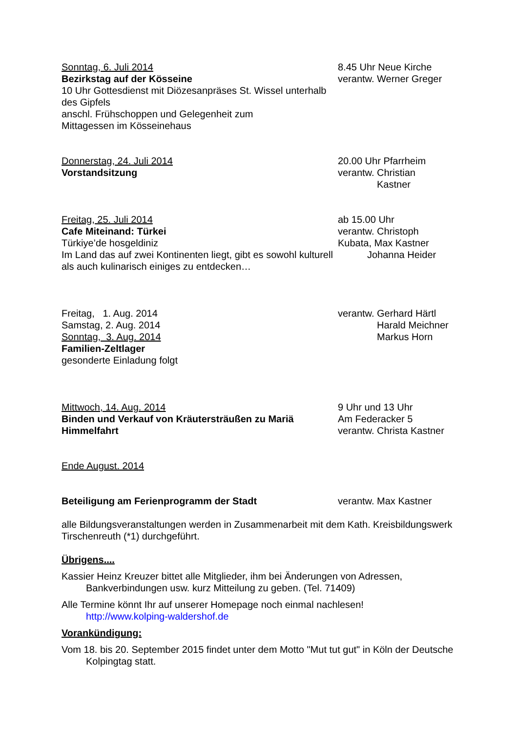Sonntag, 6. Juli 2014
Bezirkstag auf der Kösseine
10 Uhr Gottesdienst mit Diözesanpräses St. Wissel unterhalb des Gipfels
anschl. Frühschoppen und Gelegenheit zum
Mittagessen im Kösseinehaus
8.45 Uhr Neue Kirche
verantw. Werner Greger
Donnerstag, 24. Juli 2014
Vorstandsitzung
20.00 Uhr Pfarrheim
verantw. Christian
Kastner
Freitag, 25. Juli 2014
Cafe Miteinand: Türkei
Türkiye’de hosgeldiniz
Im Land das auf zwei Kontinenten liegt, gibt es sowohl kulturell als auch kulinarisch einiges zu entdecken…
ab 15.00 Uhr
verantw. Christoph
Kubata, Max Kastner
Johanna Heider
Freitag, 1. Aug. 2014
Samstag, 2. Aug. 2014
Sonntag, 3. Aug. 2014
Familien-Zeltlager
gesonderte Einladung folgt
verantw. Gerhard Härtl
Harald Meichner
Markus Horn
Mittwoch, 14. Aug. 2014
Binden und Verkauf von Kräutersträußen zu Mariä Himmelfahrt
9 Uhr und 13 Uhr
Am Federacker 5
verantw. Christa Kastner
Ende August. 2014
Beteiligung am Ferienprogramm der Stadt verantw. Max Kastner
alle Bildungsveranstaltungen werden in Zusammenarbeit mit dem Kath. Kreisbildungswerk Tirschenreuth (*1) durchgeführt.
Übrigens....
Kassier Heinz Kreuzer bittet alle Mitglieder, ihm bei Änderungen von Adressen, Bankverbindungen usw. kurz Mitteilung zu geben. (Tel. 71409)
Alle Termine könnt Ihr auf unserer Homepage noch einmal nachlesen!
http://www.kolping-waldershof.de
Vorankündigung:
Vom 18. bis 20. September 2015 findet unter dem Motto "Mut tut gut" in Köln der Deutsche Kolpingtag statt.